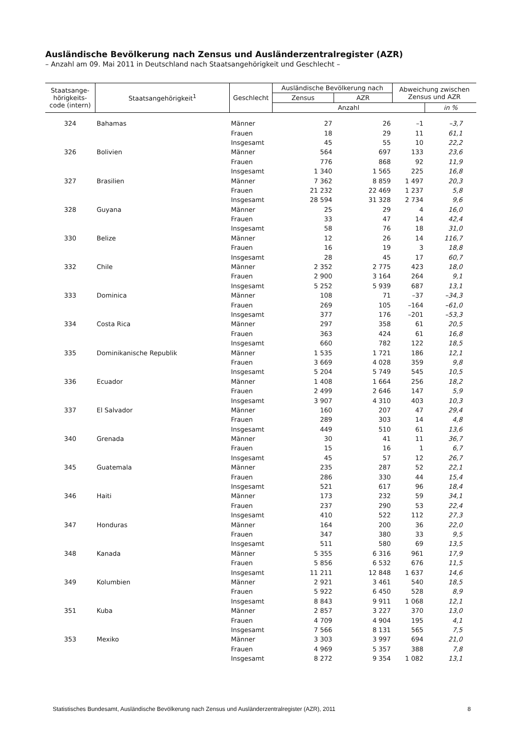Ausländische Bevölkerung nach Zensus und Ausländerzentralregister (AZR)
– Anzahl am 09. Mai 2011 in Deutschland nach Staatsangehörigkeit und Geschlecht –
| Staatsange- hörigkeits- code (intern) | Staatsangehörigkeit<sup>1</sup> | Geschlecht | Ausländische Bevölkerung nach | | Abweichung zwischen Zensus und AZR | |
| --- | --- | --- | --- | --- | --- | --- |
| | | | Zensus | AZR | | |
| | | | Anzahl | | | in % |
| 324 | Bahamas | Männer | 27 | 26 | –1 | –3,7 |
| | | Frauen | 18 | 29 | 11 | 61,1 |
| | | Insgesamt | 45 | 55 | 10 | 22,2 |
| 326 | Bolivien | Männer | 564 | 697 | 133 | 23,6 |
| | | Frauen | 776 | 868 | 92 | 11,9 |
| | | Insgesamt | 1 340 | 1 565 | 225 | 16,8 |
| 327 | Brasilien | Männer | 7 362 | 8 859 | 1 497 | 20,3 |
| | | Frauen | 21 232 | 22 469 | 1 237 | 5,8 |
| | | Insgesamt | 28 594 | 31 328 | 2 734 | 9,6 |
| 328 | Guyana | Männer | 25 | 29 | 4 | 16,0 |
| | | Frauen | 33 | 47 | 14 | 42,4 |
| | | Insgesamt | 58 | 76 | 18 | 31,0 |
| 330 | Belize | Männer | 12 | 26 | 14 | 116,7 |
| | | Frauen | 16 | 19 | 3 | 18,8 |
| | | Insgesamt | 28 | 45 | 17 | 60,7 |
| 332 | Chile | Männer | 2 352 | 2 775 | 423 | 18,0 |
| | | Frauen | 2 900 | 3 164 | 264 | 9,1 |
| | | Insgesamt | 5 252 | 5 939 | 687 | 13,1 |
| 333 | Dominica | Männer | 108 | 71 | –37 | –34,3 |
| | | Frauen | 269 | 105 | –164 | –61,0 |
| | | Insgesamt | 377 | 176 | –201 | –53,3 |
| 334 | Costa Rica | Männer | 297 | 358 | 61 | 20,5 |
| | | Frauen | 363 | 424 | 61 | 16,8 |
| | | Insgesamt | 660 | 782 | 122 | 18,5 |
| 335 | Dominikanische Republik | Männer | 1 535 | 1 721 | 186 | 12,1 |
| | | Frauen | 3 669 | 4 028 | 359 | 9,8 |
| | | Insgesamt | 5 204 | 5 749 | 545 | 10,5 |
| 336 | Ecuador | Männer | 1 408 | 1 664 | 256 | 18,2 |
| | | Frauen | 2 499 | 2 646 | 147 | 5,9 |
| | | Insgesamt | 3 907 | 4 310 | 403 | 10,3 |
| 337 | El Salvador | Männer | 160 | 207 | 47 | 29,4 |
| | | Frauen | 289 | 303 | 14 | 4,8 |
| | | Insgesamt | 449 | 510 | 61 | 13,6 |
| 340 | Grenada | Männer | 30 | 41 | 11 | 36,7 |
| | | Frauen | 15 | 16 | 1 | 6,7 |
| | | Insgesamt | 45 | 57 | 12 | 26,7 |
| 345 | Guatemala | Männer | 235 | 287 | 52 | 22,1 |
| | | Frauen | 286 | 330 | 44 | 15,4 |
| | | Insgesamt | 521 | 617 | 96 | 18,4 |
| 346 | Haiti | Männer | 173 | 232 | 59 | 34,1 |
| | | Frauen | 237 | 290 | 53 | 22,4 |
| | | Insgesamt | 410 | 522 | 112 | 27,3 |
| 347 | Honduras | Männer | 164 | 200 | 36 | 22,0 |
| | | Frauen | 347 | 380 | 33 | 9,5 |
| | | Insgesamt | 511 | 580 | 69 | 13,5 |
| 348 | Kanada | Männer | 5 355 | 6 316 | 961 | 17,9 |
| | | Frauen | 5 856 | 6 532 | 676 | 11,5 |
| | | Insgesamt | 11 211 | 12 848 | 1 637 | 14,6 |
| 349 | Kolumbien | Männer | 2 921 | 3 461 | 540 | 18,5 |
| | | Frauen | 5 922 | 6 450 | 528 | 8,9 |
| | | Insgesamt | 8 843 | 9 911 | 1 068 | 12,1 |
| 351 | Kuba | Männer | 2 857 | 3 227 | 370 | 13,0 |
| | | Frauen | 4 709 | 4 904 | 195 | 4,1 |
| | | Insgesamt | 7 566 | 8 131 | 565 | 7,5 |
| 353 | Mexiko | Männer | 3 303 | 3 997 | 694 | 21,0 |
| | | Frauen | 4 969 | 5 357 | 388 | 7,8 |
| | | Insgesamt | 8 272 | 9 354 | 1 082 | 13,1 |
Statistisches Bundesamt, Ausländische Bevölkerung nach Zensus und Ausländerzentralregister (AZR), 2011 8